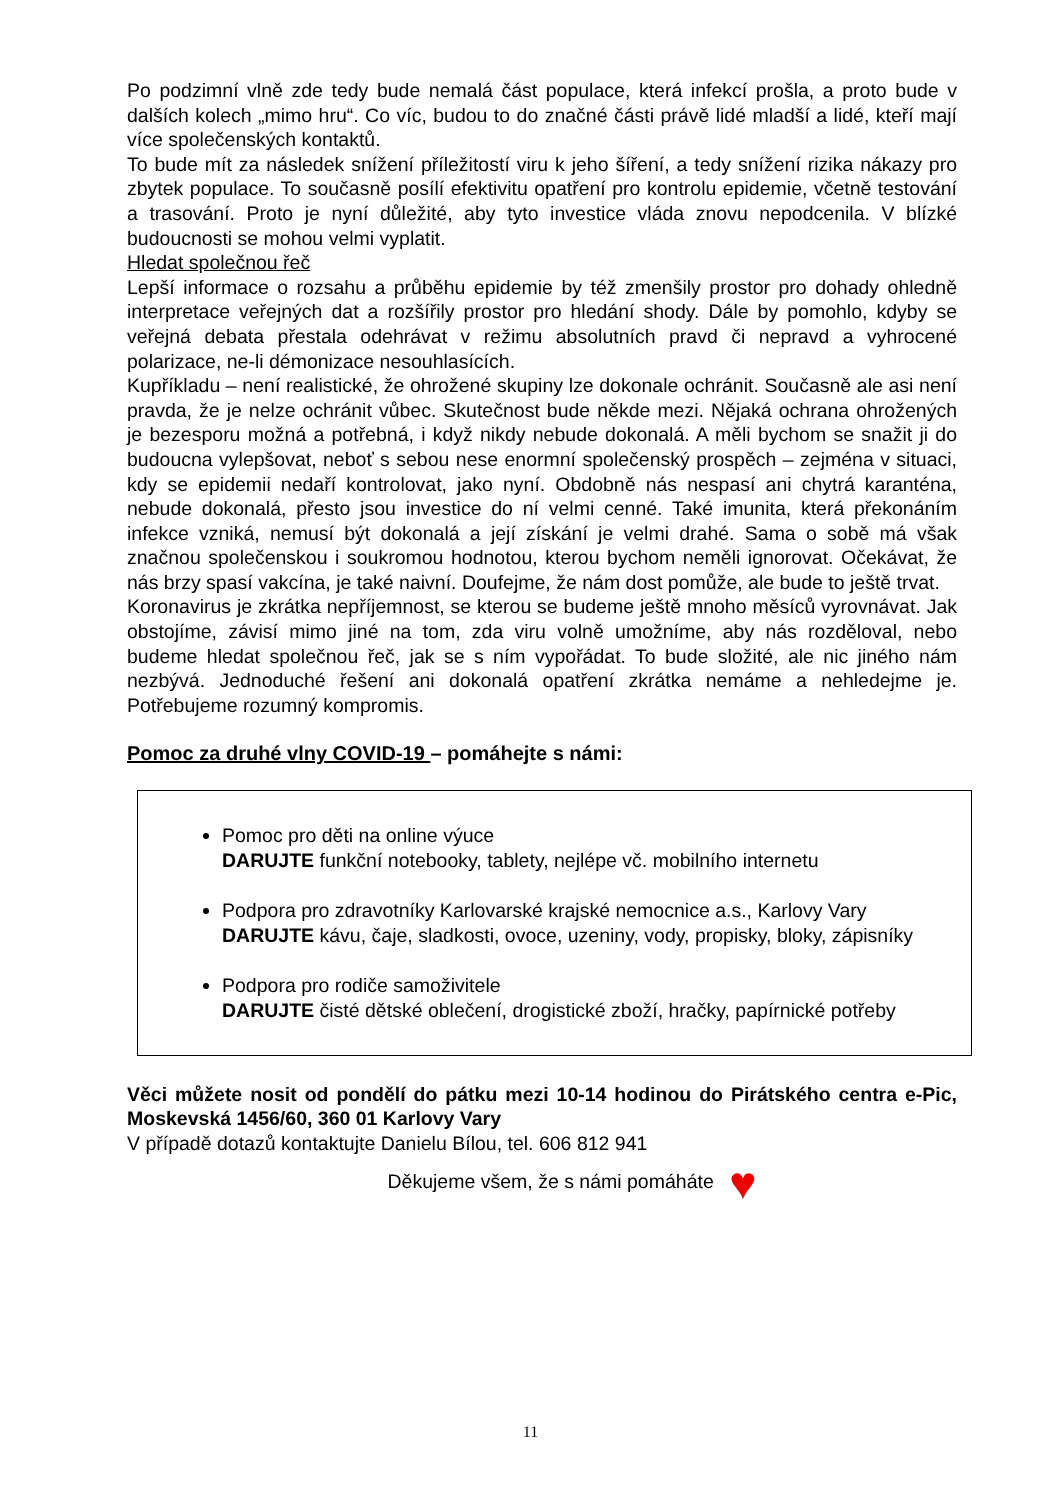Po podzimní vlně zde tedy bude nemalá část populace, která infekcí prošla, a proto bude v dalších kolech „mimo hru“. Co víc, budou to do značné části právě lidé mladší a lidé, kteří mají více společenských kontaktů.
To bude mít za následek snížení příležitostí viru k jeho šíření, a tedy snížení rizika nákazy pro zbytek populace. To současně posílí efektivitu opatření pro kontrolu epidemie, včetně testování a trasování. Proto je nyní důležité, aby tyto investice vláda znovu nepodcenila. V blízké budoucnosti se mohou velmi vyplatit.
Hledat společnou řeč
Lepší informace o rozsahu a průběhu epidemie by též zmenšily prostor pro dohady ohledně interpretace veřejných dat a rozšířily prostor pro hledání shody. Dále by pomohlo, kdyby se veřejná debata přestala odehrávat v režimu absolutních pravd či nepravd a vyhrocené polarizace, ne-li démonizace nesouhlasících.
Kupříkladu – není realistické, že ohrožené skupiny lze dokonale ochránit. Současně ale asi není pravda, že je nelze ochránit vůbec. Skutečnost bude někde mezi. Nějaká ochrana ohrožených je bezesporu možná a potřebná, i když nikdy nebude dokonalá. A měli bychom se snažit ji do budoucna vylepšovat, neboť s sebou nese enormní společenský prospěch – zejména v situaci, kdy se epidemii nedaří kontrolovat, jako nyní. Obdobně nás nespasí ani chytrá karanténa, nebude dokonalá, přesto jsou investice do ní velmi cenné. Také imunita, která překonáním infekce vzniká, nemusí být dokonalá a její získání je velmi drahé. Sama o sobě má však značnou společenskou i soukromou hodnotou, kterou bychom neměli ignorovat. Očekávat, že nás brzy spasí vakcína, je také naivní. Doufejme, že nám dost pomůže, ale bude to ještě trvat.
Koronavirus je zkrátka nepříjemnost, se kterou se budeme ještě mnoho měsíců vyrovnávat. Jak obstojíme, závisí mimo jiné na tom, zda viru volně umožníme, aby nás rozděloval, nebo budeme hledat společnou řeč, jak se s ním vypořádat. To bude složité, ale nic jiného nám nezbývá. Jednoduché řešení ani dokonalá opatření zkrátka nemáme a nehledejme je. Potřebujeme rozumný kompromis.
Pomoc za druhé vlny COVID-19 – pomáhejte s námi:
Pomoc pro děti na online výuce
DARUJTE funkční notebooky, tablety, nejlépe vč. mobilního internetu
Podpora pro zdravotníky Karlovarské krajské nemocnice a.s., Karlovy Vary
DARUJTE kávu, čaje, sladkosti, ovoce, uzeniny, vody, propisky, bloky, zápisníky
Podpora pro rodiče samoživitele
DARUJTE čisté dětské oblečení, drogistické zboží, hračky, papírnické potřeby
Věci můžete nosit od pondělí do pátku mezi 10-14 hodinou do Pirátského centra e-Pic, Moskevská 1456/60, 360 01 Karlovy Vary
V případě dotazů kontaktujte Danielu Bílou, tel. 606 812 941
Děkujeme všem, že s námi pomáháte ♥
11